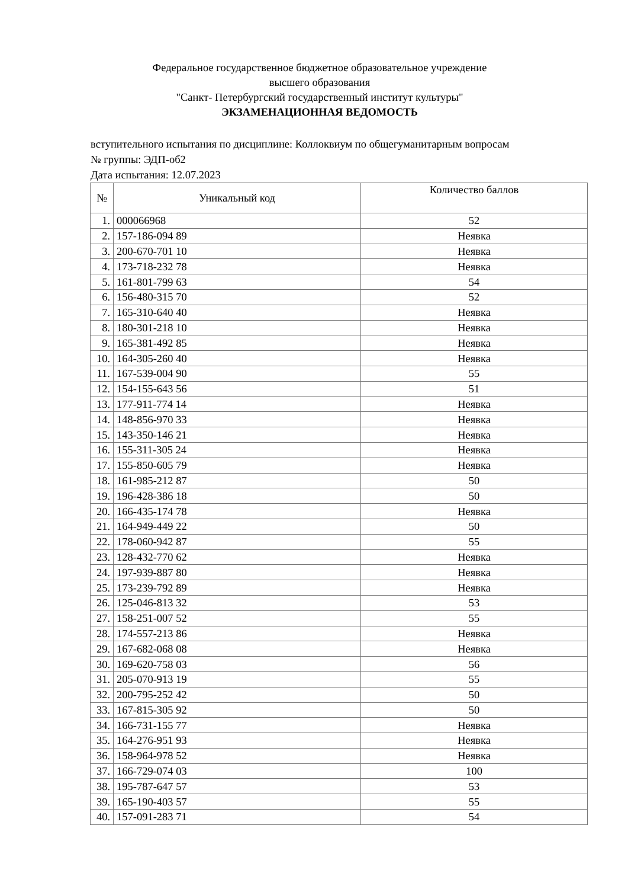Федеральное государственное бюджетное образовательное учреждение
высшего образования
"Санкт- Петербургский государственный институт культуры"
ЭКЗАМЕНАЦИОННАЯ ВЕДОМОСТЬ
вступительного испытания по дисциплине: Коллоквиум по общегуманитарным вопросам
№ группы: ЭДП-об2
Дата испытания: 12.07.2023
| № | Уникальный код | Количество баллов |
| --- | --- | --- |
| 1. | 000066968 | 52 |
| 2. | 157-186-094 89 | Неявка |
| 3. | 200-670-701 10 | Неявка |
| 4. | 173-718-232 78 | Неявка |
| 5. | 161-801-799 63 | 54 |
| 6. | 156-480-315 70 | 52 |
| 7. | 165-310-640 40 | Неявка |
| 8. | 180-301-218 10 | Неявка |
| 9. | 165-381-492 85 | Неявка |
| 10. | 164-305-260 40 | Неявка |
| 11. | 167-539-004 90 | 55 |
| 12. | 154-155-643 56 | 51 |
| 13. | 177-911-774 14 | Неявка |
| 14. | 148-856-970 33 | Неявка |
| 15. | 143-350-146 21 | Неявка |
| 16. | 155-311-305 24 | Неявка |
| 17. | 155-850-605 79 | Неявка |
| 18. | 161-985-212 87 | 50 |
| 19. | 196-428-386 18 | 50 |
| 20. | 166-435-174 78 | Неявка |
| 21. | 164-949-449 22 | 50 |
| 22. | 178-060-942 87 | 55 |
| 23. | 128-432-770 62 | Неявка |
| 24. | 197-939-887 80 | Неявка |
| 25. | 173-239-792 89 | Неявка |
| 26. | 125-046-813 32 | 53 |
| 27. | 158-251-007 52 | 55 |
| 28. | 174-557-213 86 | Неявка |
| 29. | 167-682-068 08 | Неявка |
| 30. | 169-620-758 03 | 56 |
| 31. | 205-070-913 19 | 55 |
| 32. | 200-795-252 42 | 50 |
| 33. | 167-815-305 92 | 50 |
| 34. | 166-731-155 77 | Неявка |
| 35. | 164-276-951 93 | Неявка |
| 36. | 158-964-978 52 | Неявка |
| 37. | 166-729-074 03 | 100 |
| 38. | 195-787-647 57 | 53 |
| 39. | 165-190-403 57 | 55 |
| 40. | 157-091-283 71 | 54 |